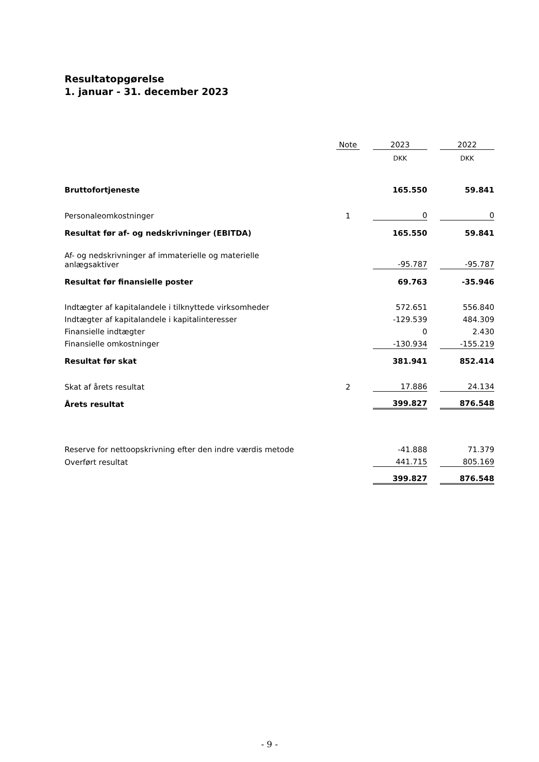Resultatopgørelse
1. januar - 31. december 2023
| | Note | | 2023 | | 2022 |
| | | | DKK | | DKK |
| Bruttofortjeneste | | | 165.550 | | 59.841 |
| Personaleomkostninger | 1 | | 0 | | 0 |
| Resultat før af- og nedskrivninger (EBITDA) | | | 165.550 | | 59.841 |
| Af- og nedskrivninger af immaterielle og materielle anlægsaktiver | | | -95.787 | | -95.787 |
| Resultat før finansielle poster | | | 69.763 | | -35.946 |
| Indtægter af kapitalandele i tilknyttede virksomheder | | | 572.651 | | 556.840 |
| Indtægter af kapitalandele i kapitalinteresser | | | -129.539 | | 484.309 |
| Finansielle indtægter | | | 0 | | 2.430 |
| Finansielle omkostninger | | | -130.934 | | -155.219 |
| Resultat før skat | | | 381.941 | | 852.414 |
| Skat af årets resultat | 2 | | 17.886 | | 24.134 |
| Årets resultat | | | 399.827 | | 876.548 |
| Reserve for nettoopskrivning efter den indre værdis metode | | | -41.888 | | 71.379 |
| Overført resultat | | | 441.715 | | 805.169 |
| | | | 399.827 | | 876.548 |
- 9 -